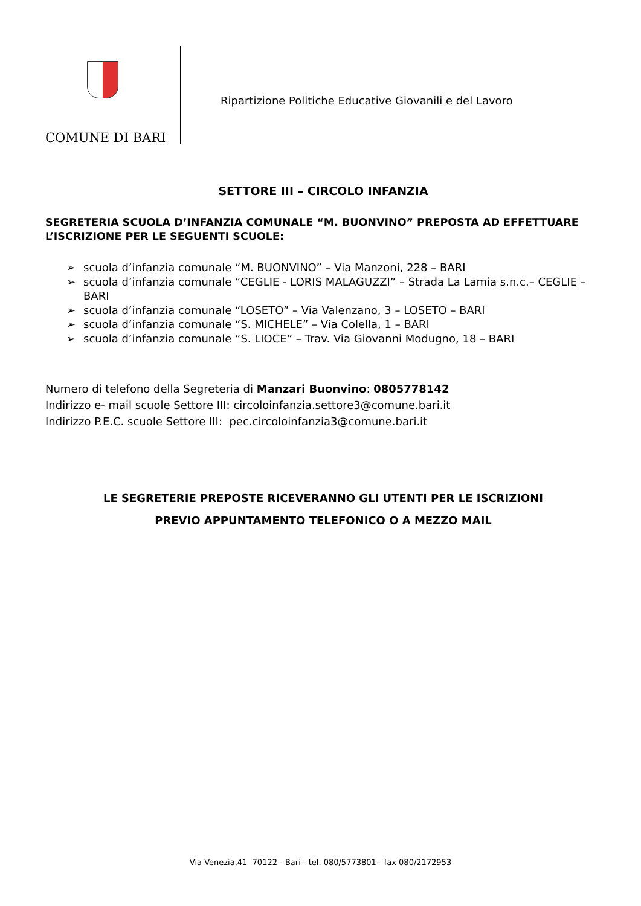COMUNE DI BARI
Ripartizione Politiche Educative Giovanili e del Lavoro
SETTORE III – CIRCOLO INFANZIA
SEGRETERIA SCUOLA D’INFANZIA COMUNALE “M. BUONVINO” PREPOSTA AD EFFETTUARE L’ISCRIZIONE PER LE SEGUENTI SCUOLE:
➢ scuola d’infanzia comunale “M. BUONVINO” – Via Manzoni, 228 – BARI
➢ scuola d’infanzia comunale “CEGLIE - LORIS MALAGUZZI” – Strada La Lamia s.n.c.– CEGLIE – BARI
➢ scuola d’infanzia comunale “LOSETO” – Via Valenzano, 3 – LOSETO – BARI
➢ scuola d’infanzia comunale “S. MICHELE” – Via Colella, 1 – BARI
➢ scuola d’infanzia comunale “S. LIOCE” – Trav. Via Giovanni Modugno, 18 – BARI
Numero di telefono della Segreteria di Manzari Buonvino: 0805778142
Indirizzo e- mail scuole Settore III: circoloinfanzia.settore3@comune.bari.it
Indirizzo P.E.C. scuole Settore III: pec.circoloinfanzia3@comune.bari.it
LE SEGRETERIE PREPOSTE RICEVERANNO GLI UTENTI PER LE ISCRIZIONI
PREVIO APPUNTAMENTO TELEFONICO O A MEZZO MAIL
Via Venezia,41 70122 - Bari - tel. 080/5773801 - fax 080/2172953